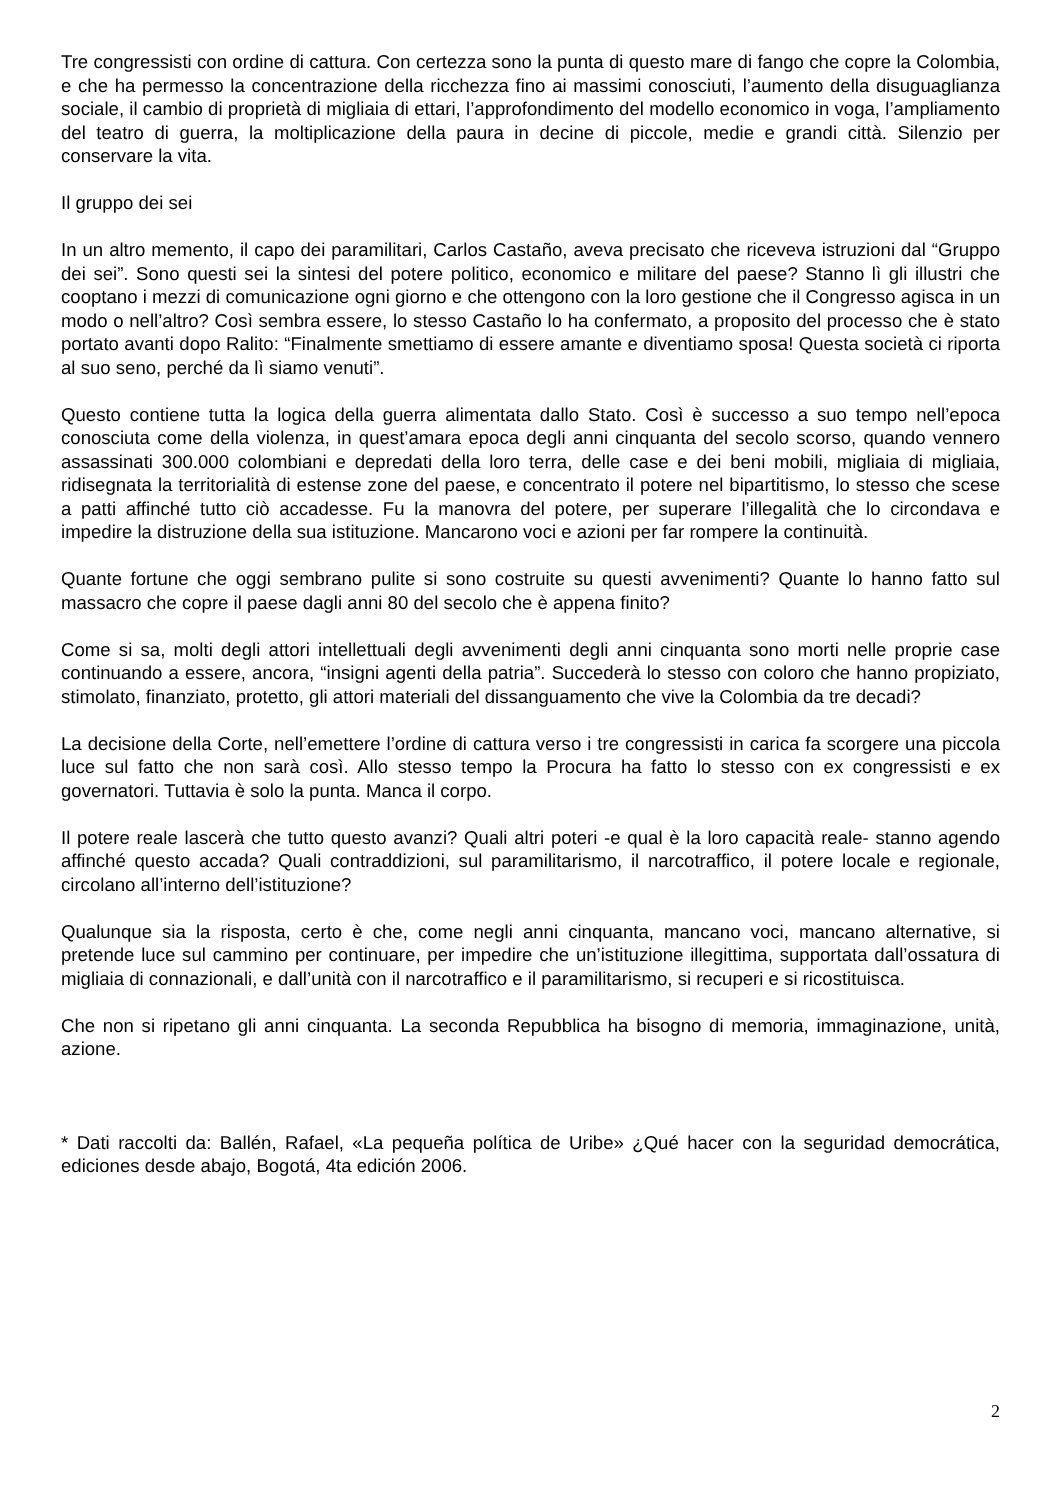Tre congressisti con ordine di cattura. Con certezza sono la punta di questo mare di fango che copre la Colombia, e che ha permesso la concentrazione della ricchezza fino ai massimi conosciuti, l’aumento della disuguaglianza sociale, il cambio di proprietà di migliaia di ettari, l’approfondimento del modello economico in voga, l’ampliamento del teatro di guerra, la moltiplicazione della paura in decine di piccole, medie e grandi città. Silenzio per conservare la vita.
Il gruppo dei sei
In un altro memento, il capo dei paramilitari, Carlos Castaño, aveva precisato che riceveva istruzioni dal “Gruppo dei sei”. Sono questi sei la sintesi del potere politico, economico e militare del paese? Stanno lì gli illustri che cooptano i mezzi di comunicazione ogni giorno e che ottengono con la loro gestione che il Congresso agisca in un modo o nell’altro? Così sembra essere, lo stesso Castaño lo ha confermato, a proposito del processo che è stato portato avanti dopo Ralito: “Finalmente smettiamo di essere amante e diventiamo sposa! Questa società ci riporta al suo seno, perché da lì siamo venuti”.
Questo contiene tutta la logica della guerra alimentata dallo Stato. Così è successo a suo tempo nell’epoca conosciuta come della violenza, in quest’amara epoca degli anni cinquanta del secolo scorso, quando vennero assassinati 300.000 colombiani e depredati della loro terra, delle case e dei beni mobili, migliaia di migliaia, ridisegnata la territorialità di estense zone del paese, e concentrato il potere nel bipartitismo, lo stesso che scese a patti affinché tutto ciò accadesse. Fu la manovra del potere, per superare l’illegalità che lo circondava e impedire la distruzione della sua istituzione. Mancarono voci e azioni per far rompere la continuità.
Quante fortune che oggi sembrano pulite si sono costruite su questi avvenimenti? Quante lo hanno fatto sul massacro che copre il paese dagli anni 80 del secolo che è appena finito?
Come si sa, molti degli attori intellettuali degli avvenimenti degli anni cinquanta sono morti nelle proprie case continuando a essere, ancora, “insigni agenti della patria”. Succederà lo stesso con coloro che hanno propiziato, stimolato, finanziato, protetto, gli attori materiali del dissanguamento che vive la Colombia da tre decadi?
La decisione della Corte, nell’emettere l’ordine di cattura verso i tre congressisti in carica fa scorgere una piccola luce sul fatto che non sarà così. Allo stesso tempo la Procura ha fatto lo stesso con ex congressisti e ex governatori. Tuttavia è solo la punta. Manca il corpo.
Il potere reale lascerà che tutto questo avanzi? Quali altri poteri -e qual è la loro capacità reale- stanno agendo affinché questo accada? Quali contraddizioni, sul paramilitarismo, il narcotraffico, il potere locale e regionale, circolano all’interno dell’istituzione?
Qualunque sia la risposta, certo è che, come negli anni cinquanta, mancano voci, mancano alternative, si pretende luce sul cammino per continuare, per impedire che un’istituzione illegittima, supportata dall’ossatura di migliaia di connazionali, e dall’unità con il narcotraffico e il paramilitarismo, si recuperi e si ricostituisca.
Che non si ripetano gli anni cinquanta. La seconda Repubblica ha bisogno di memoria, immaginazione, unità, azione.
* Dati raccolti da: Ballén, Rafael, «La pequeña política de Uribe» ¿Qué hacer con la seguridad democrática, ediciones desde abajo, Bogotá, 4ta edición 2006.
2